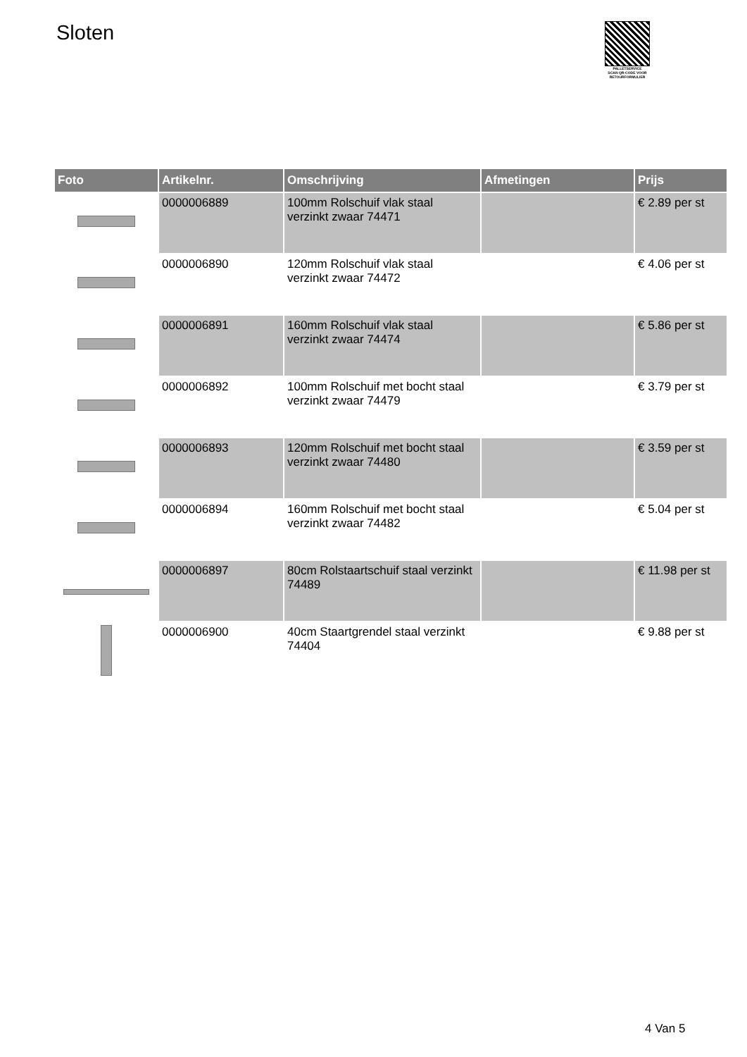Sloten
PALLETSERVICE
SCAN QR-CODE VOOR RETOURFORMULIER
| Foto | Artikelnr. | Omschrijving | Afmetingen | Prijs |
| --- | --- | --- | --- | --- |
| | 0000006889 | 100mm Rolschuif vlak staal verzinkt zwaar 74471 | | € 2.89 per st |
| | 0000006890 | 120mm Rolschuif vlak staal verzinkt zwaar 74472 | | € 4.06 per st |
| | 0000006891 | 160mm Rolschuif vlak staal verzinkt zwaar 74474 | | € 5.86 per st |
| | 0000006892 | 100mm Rolschuif met bocht staal verzinkt zwaar 74479 | | € 3.79 per st |
| | 0000006893 | 120mm Rolschuif met bocht staal verzinkt zwaar 74480 | | € 3.59 per st |
| | 0000006894 | 160mm Rolschuif met bocht staal verzinkt zwaar 74482 | | € 5.04 per st |
| | 0000006897 | 80cm Rolstaartschuif staal verzinkt 74489 | | € 11.98 per st |
| | 0000006900 | 40cm Staartgrendel staal verzinkt 74404 | | € 9.88 per st |
4 Van 5